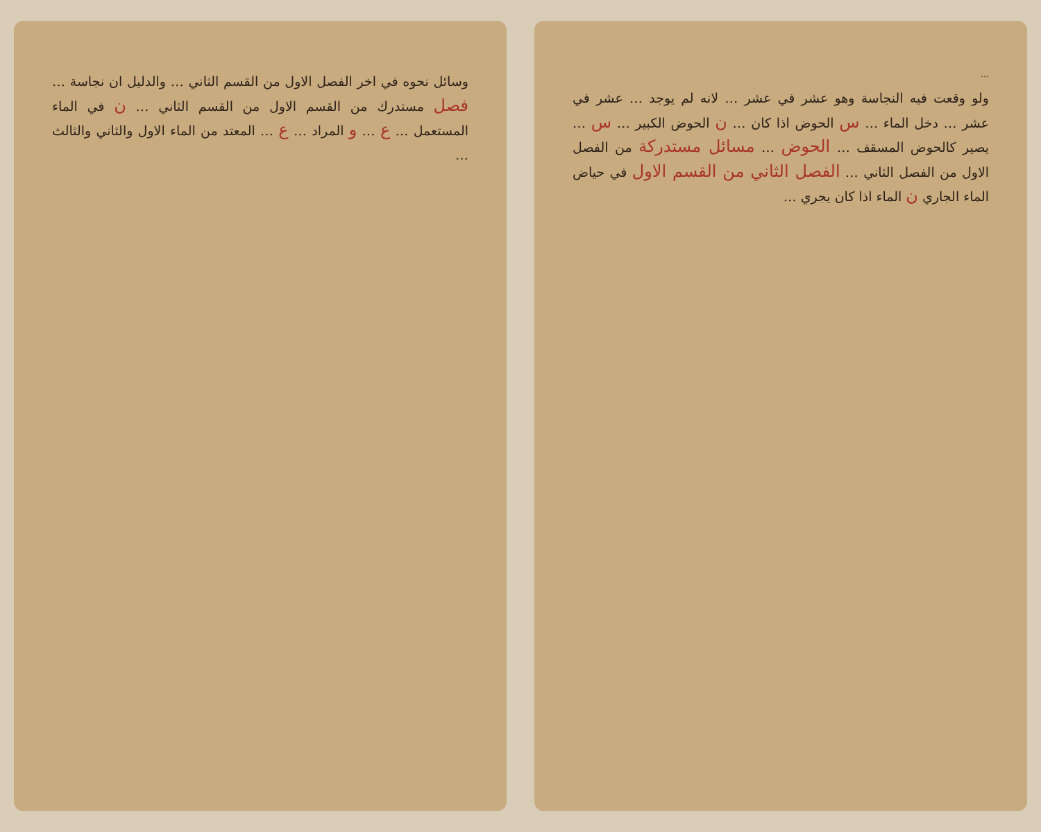…
ولو وقعت فيه النجاسة وهو عشر في عشر … لانه لم يوجد … عشر في عشر … دخل الماء … س الحوض اذا كان … ن الحوض الكبير … س … يصير كالحوض المسقف … الحوض … مسائل مستدركة من الفصل الاول من الفصل الثاني … الفصل الثاني من القسم الاول في حياض الماء الجاري ن الماء اذا كان يجري …
وسائل نحوه في اخر الفصل الاول من القسم الثاني … والدليل ان نجاسة … فصل مستدرك من القسم الاول من القسم الثاني … ن في الماء المستعمل … ع … و المراد … ع … المعتد من الماء الاول والثاني والثالث …